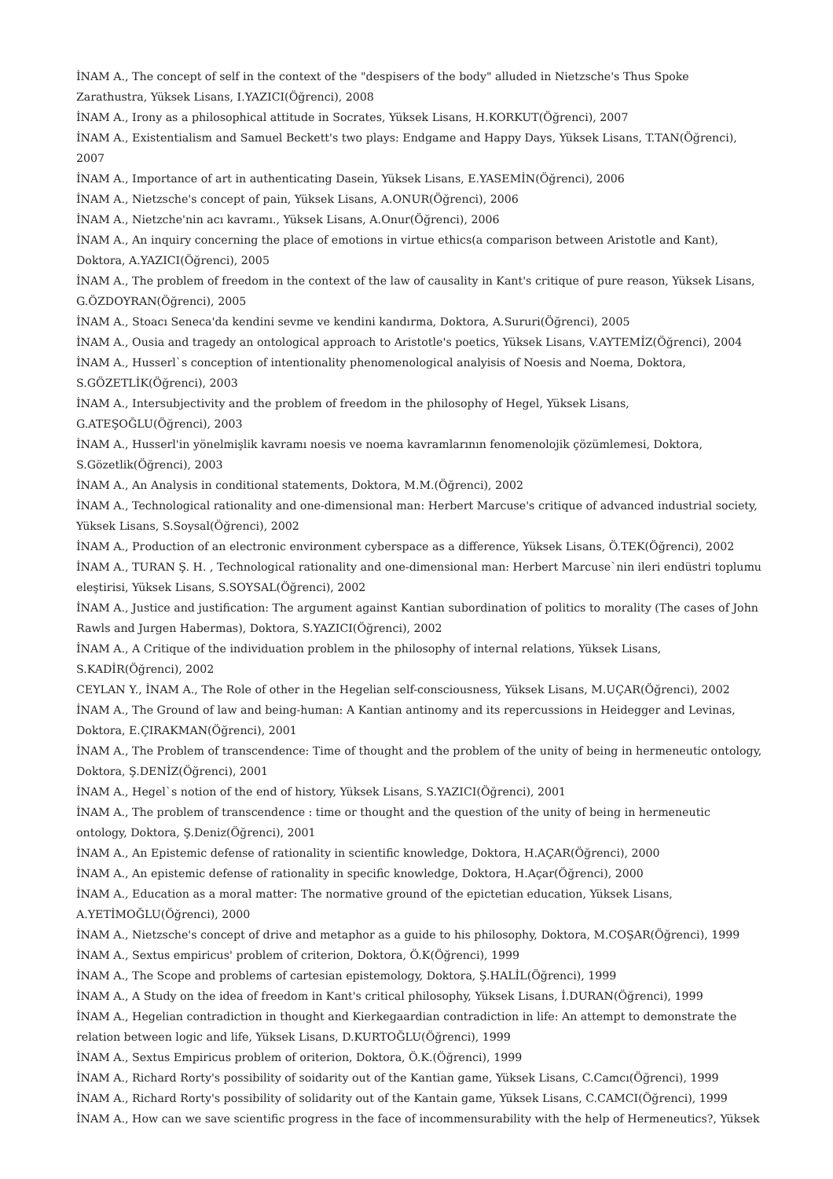İNAM A., The concept of self in the context of the "despisers of the body" alluded in Nietzsche's Thus Spoke Zarathustra, Yüksek Lisans, I.YAZICI(Öğrenci), 2008
İNAM A., Irony as a philosophical attitude in Socrates, Yüksek Lisans, H.KORKUT(Öğrenci), 2007
İNAM A., Existentialism and Samuel Beckett's two plays: Endgame and Happy Days, Yüksek Lisans, T.TAN(Öğrenci), 2007
İNAM A., Importance of art in authenticating Dasein, Yüksek Lisans, E.YASEMİN(Öğrenci), 2006
İNAM A., Nietzsche's concept of pain, Yüksek Lisans, A.ONUR(Öğrenci), 2006
İNAM A., Nietzche'nin acı kavramı., Yüksek Lisans, A.Onur(Öğrenci), 2006
İNAM A., An inquiry concerning the place of emotions in virtue ethics(a comparison between Aristotle and Kant), Doktora, A.YAZICI(Öğrenci), 2005
İNAM A., The problem of freedom in the context of the law of causality in Kant's critique of pure reason, Yüksek Lisans, G.ÖZDOYRAN(Öğrenci), 2005
İNAM A., Stoacı Seneca'da kendini sevme ve kendini kandırma, Doktora, A.Sururi(Öğrenci), 2005
İNAM A., Ousia and tragedy an ontological approach to Aristotle's poetics, Yüksek Lisans, V.AYTEMİZ(Öğrenci), 2004
İNAM A., Husserl`s conception of intentionality phenomenological analyisis of Noesis and Noema, Doktora, S.GÖZETLİK(Öğrenci), 2003
İNAM A., Intersubjectivity and the problem of freedom in the philosophy of Hegel, Yüksek Lisans, G.ATEŞOĞLU(Öğrenci), 2003
İNAM A., Husserl'in yönelmişlik kavramı noesis ve noema kavramlarının fenomenolojik çözümlemesi, Doktora, S.Gözetlik(Öğrenci), 2003
İNAM A., An Analysis in conditional statements, Doktora, M.M.(Öğrenci), 2002
İNAM A., Technological rationality and one-dimensional man: Herbert Marcuse's critique of advanced industrial society, Yüksek Lisans, S.Soysal(Öğrenci), 2002
İNAM A., Production of an electronic environment cyberspace as a difference, Yüksek Lisans, Ö.TEK(Öğrenci), 2002
İNAM A., TURAN Ş. H. , Technological rationality and one-dimensional man: Herbert Marcuse`nin ileri endüstri toplumu eleştirisi, Yüksek Lisans, S.SOYSAL(Öğrenci), 2002
İNAM A., Justice and justification: The argument against Kantian subordination of politics to morality (The cases of John Rawls and Jurgen Habermas), Doktora, S.YAZICI(Öğrenci), 2002
İNAM A., A Critique of the individuation problem in the philosophy of internal relations, Yüksek Lisans, S.KADİR(Öğrenci), 2002
CEYLAN Y., İNAM A., The Role of other in the Hegelian self-consciousness, Yüksek Lisans, M.UÇAR(Öğrenci), 2002
İNAM A., The Ground of law and being-human: A Kantian antinomy and its repercussions in Heidegger and Levinas, Doktora, E.ÇIRAKMAN(Öğrenci), 2001
İNAM A., The Problem of transcendence: Time of thought and the problem of the unity of being in hermeneutic ontology, Doktora, Ş.DENİZ(Öğrenci), 2001
İNAM A., Hegel`s notion of the end of history, Yüksek Lisans, S.YAZICI(Öğrenci), 2001
İNAM A., The problem of transcendence : time or thought and the question of the unity of being in hermeneutic ontology, Doktora, Ş.Deniz(Öğrenci), 2001
İNAM A., An Epistemic defense of rationality in scientific knowledge, Doktora, H.AÇAR(Öğrenci), 2000
İNAM A., An epistemic defense of rationality in specific knowledge, Doktora, H.Açar(Öğrenci), 2000
İNAM A., Education as a moral matter: The normative ground of the epictetian education, Yüksek Lisans, A.YETİMOĞLU(Öğrenci), 2000
İNAM A., Nietzsche's concept of drive and metaphor as a guide to his philosophy, Doktora, M.COŞAR(Öğrenci), 1999
İNAM A., Sextus empiricus' problem of criterion, Doktora, Ö.K(Öğrenci), 1999
İNAM A., The Scope and problems of cartesian epistemology, Doktora, Ş.HALİL(Öğrenci), 1999
İNAM A., A Study on the idea of freedom in Kant's critical philosophy, Yüksek Lisans, İ.DURAN(Öğrenci), 1999
İNAM A., Hegelian contradiction in thought and Kierkegaardian contradiction in life: An attempt to demonstrate the relation between logic and life, Yüksek Lisans, D.KURTOĞLU(Öğrenci), 1999
İNAM A., Sextus Empiricus problem of oriterion, Doktora, Ö.K.(Öğrenci), 1999
İNAM A., Richard Rorty's possibility of soidarity out of the Kantian game, Yüksek Lisans, C.Camcı(Öğrenci), 1999
İNAM A., Richard Rorty's possibility of solidarity out of the Kantain game, Yüksek Lisans, C.CAMCI(Öğrenci), 1999
İNAM A., How can we save scientific progress in the face of incommensurability with the help of Hermeneutics?, Yüksek